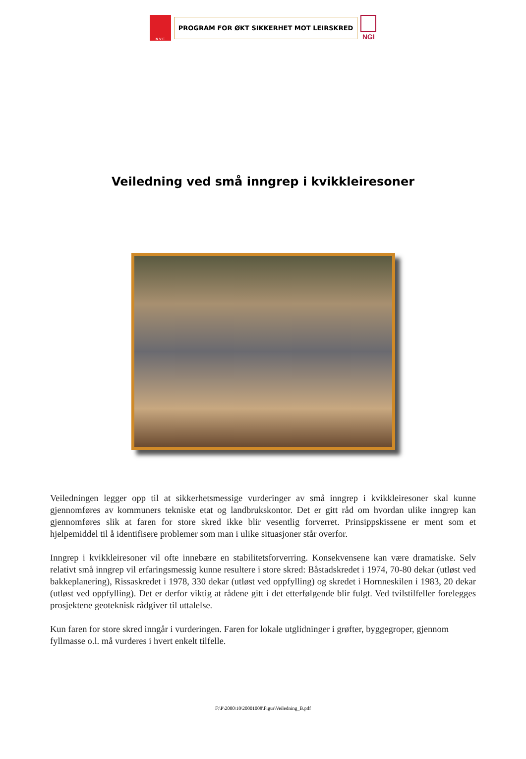N V E
PROGRAM FOR ØKT SIKKERHET MOT LEIRSKRED
NGI
Veiledning ved små inngrep i kvikkleiresoner
Veiledningen legger opp til at sikkerhetsmessige vurderinger av små inngrep i kvikkleiresoner skal kunne gjennomføres av kommuners tekniske etat og landbrukskontor. Det er gitt råd om hvordan ulike inngrep kan gjennomføres slik at faren for store skred ikke blir vesentlig forverret. Prinsippskissene er ment som et hjelpemiddel til å identifisere problemer som man i ulike situasjoner står overfor.
Inngrep i kvikkleiresoner vil ofte innebære en stabilitetsforverring. Konsekvensene kan være dramatiske. Selv relativt små inngrep vil erfaringsmessig kunne resultere i store skred: Båstadskredet i 1974, 70-80 dekar (utløst ved bakkeplanering), Rissaskredet i 1978, 330 dekar (utløst ved oppfylling) og skredet i Hornneskilen i 1983, 20 dekar (utløst ved oppfylling). Det er derfor viktig at rådene gitt i det etterfølgende blir fulgt. Ved tvilstilfeller forelegges prosjektene geoteknisk rådgiver til uttalelse.
Kun faren for store skred inngår i vurderingen. Faren for lokale utglidninger i grøfter, byggegroper, gjennom fyllmasse o.l. må vurderes i hvert enkelt tilfelle.
F:\P\2000\10\20001008\Figur\Veiledning_B.pdf